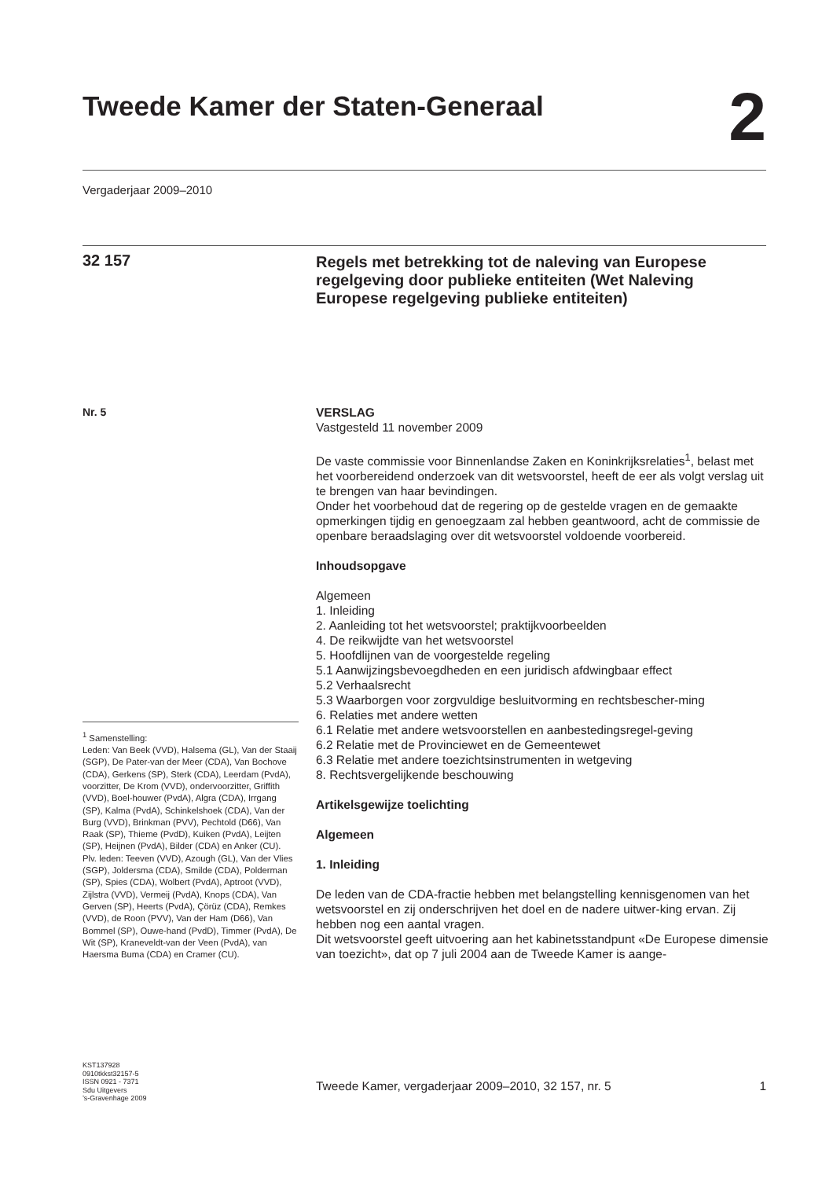Tweede Kamer der Staten-Generaal
2
Vergaderjaar 2009–2010
32 157
Regels met betrekking tot de naleving van Europese regelgeving door publieke entiteiten (Wet Naleving Europese regelgeving publieke entiteiten)
Nr. 5
VERSLAG
Vastgesteld 11 november 2009
De vaste commissie voor Binnenlandse Zaken en Koninkrijksrelaties<sup>1</sup>, belast met het voorbereidend onderzoek van dit wetsvoorstel, heeft de eer als volgt verslag uit te brengen van haar bevindingen.
Onder het voorbehoud dat de regering op de gestelde vragen en de gemaakte opmerkingen tijdig en genoegzaam zal hebben geantwoord, acht de commissie de openbare beraadslaging over dit wetsvoorstel voldoende voorbereid.
Inhoudsopgave
Algemeen
1. Inleiding
2. Aanleiding tot het wetsvoorstel; praktijkvoorbeelden
4. De reikwijdte van het wetsvoorstel
5. Hoofdlijnen van de voorgestelde regeling
5.1 Aanwijzingsbevoegdheden en een juridisch afdwingbaar effect
5.2 Verhaalsrecht
5.3 Waarborgen voor zorgvuldige besluitvorming en rechtsbescher-ming
6. Relaties met andere wetten
6.1 Relatie met andere wetsvoorstellen en aanbestedingsregel-geving
6.2 Relatie met de Provinciewet en de Gemeentewet
6.3 Relatie met andere toezichtsinstrumenten in wetgeving
8. Rechtsvergelijkende beschouwing
Artikelsgewijze toelichting
Algemeen
1. Inleiding
De leden van de CDA-fractie hebben met belangstelling kennisgenomen van het wetsvoorstel en zij onderschrijven het doel en de nadere uitwer-king ervan. Zij hebben nog een aantal vragen.
Dit wetsvoorstel geeft uitvoering aan het kabinetsstandpunt «De Europese dimensie van toezicht», dat op 7 juli 2004 aan de Tweede Kamer is aange-
<sup>1</sup> Samenstelling:
Leden: Van Beek (VVD), Halsema (GL), Van der Staaij (SGP), De Pater-van der Meer (CDA), Van Bochove (CDA), Gerkens (SP), Sterk (CDA), Leerdam (PvdA), voorzitter, De Krom (VVD), ondervoorzitter, Griffith (VVD), Boel-houwer (PvdA), Algra (CDA), Irrgang (SP), Kalma (PvdA), Schinkelshoek (CDA), Van der Burg (VVD), Brinkman (PVV), Pechtold (D66), Van Raak (SP), Thieme (PvdD), Kuiken (PvdA), Leijten (SP), Heijnen (PvdA), Bilder (CDA) en Anker (CU).
Plv. leden: Teeven (VVD), Azough (GL), Van der Vlies (SGP), Joldersma (CDA), Smilde (CDA), Polderman (SP), Spies (CDA), Wolbert (PvdA), Aptroot (VVD), Zijlstra (VVD), Vermeij (PvdA), Knops (CDA), Van Gerven (SP), Heerts (PvdA), Çörüz (CDA), Remkes (VVD), de Roon (PVV), Van der Ham (D66), Van Bommel (SP), Ouwe-hand (PvdD), Timmer (PvdA), De Wit (SP), Kraneveldt-van der Veen (PvdA), van Haersma Buma (CDA) en Cramer (CU).
KST137928
0910tkkst32157-5
ISSN 0921 - 7371
Sdu Uitgevers
’s-Gravenhage 2009
Tweede Kamer, vergaderjaar 2009–2010, 32 157, nr. 5 1